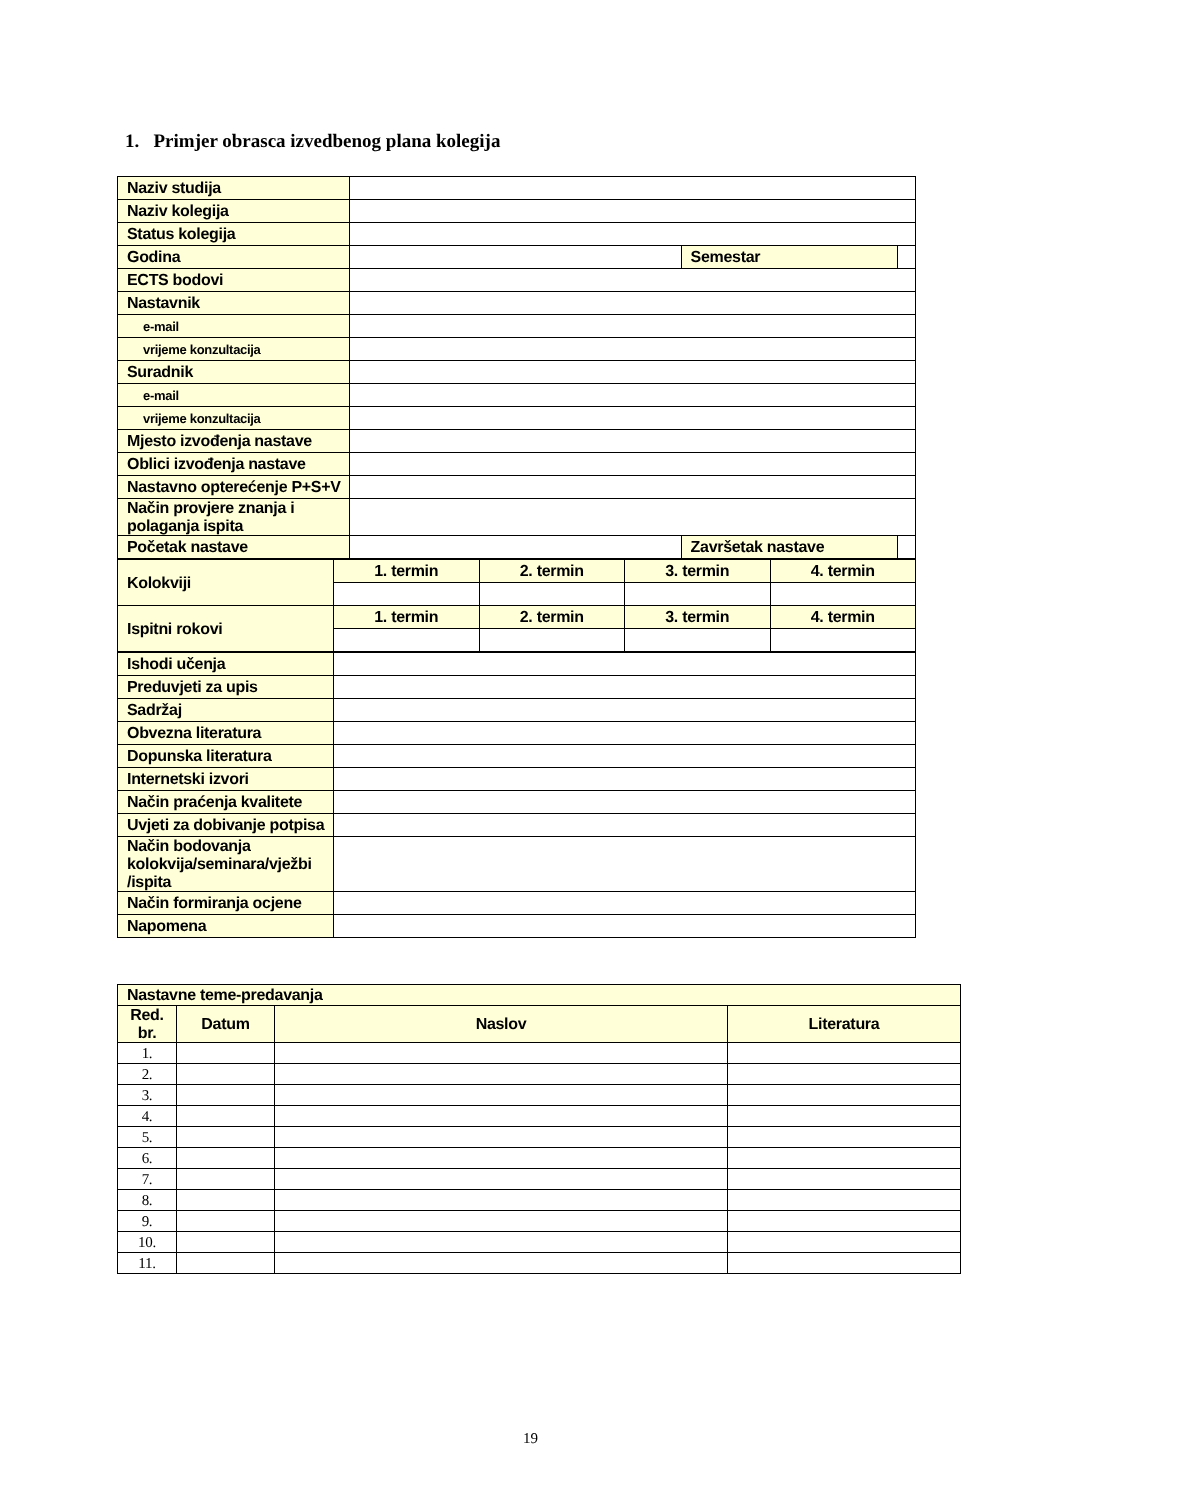1. Primjer obrasca izvedbenog plana kolegija
| Naziv studija | | | |
| Naziv kolegija | | | |
| Status kolegija | | | |
| Godina | | Semestar | |
| ECTS bodovi | | | |
| Nastavnik | | | |
| e-mail | | | |
| vrijeme konzultacija | | | |
| Suradnik | | | |
| e-mail | | | |
| vrijeme konzultacija | | | |
| Mjesto izvođenja nastave | | | |
| Oblici izvođenja nastave | | | |
| Nastavno opterećenje P+S+V | | | |
| Način provjere znanja i polaganja ispita | | | |
| Početak nastave | | Završetak nastave | |
| Kolokviji | 1. termin | 2. termin | 3. termin | 4. termin |
| Ispitni rokovi | 1. termin | 2. termin | 3. termin | 4. termin |
| Ishodi učenja | |
| Preduvjeti za upis | |
| Sadržaj | |
| Obvezna literatura | |
| Dopunska literatura | |
| Internetski izvori | |
| Način praćenja kvalitete | |
| Uvjeti za dobivanje potpisa | |
| Način bodovanja kolokvija/seminara/vježbi /ispita | |
| Način formiranja ocjene | |
| Napomena | |
| Nastavne teme-predavanja | | | |
| Red. br. | Datum | Naslov | Literatura |
| 1. | | | |
| 2. | | | |
| 3. | | | |
| 4. | | | |
| 5. | | | |
| 6. | | | |
| 7. | | | |
| 8. | | | |
| 9. | | | |
| 10. | | | |
| 11. | | | |
19